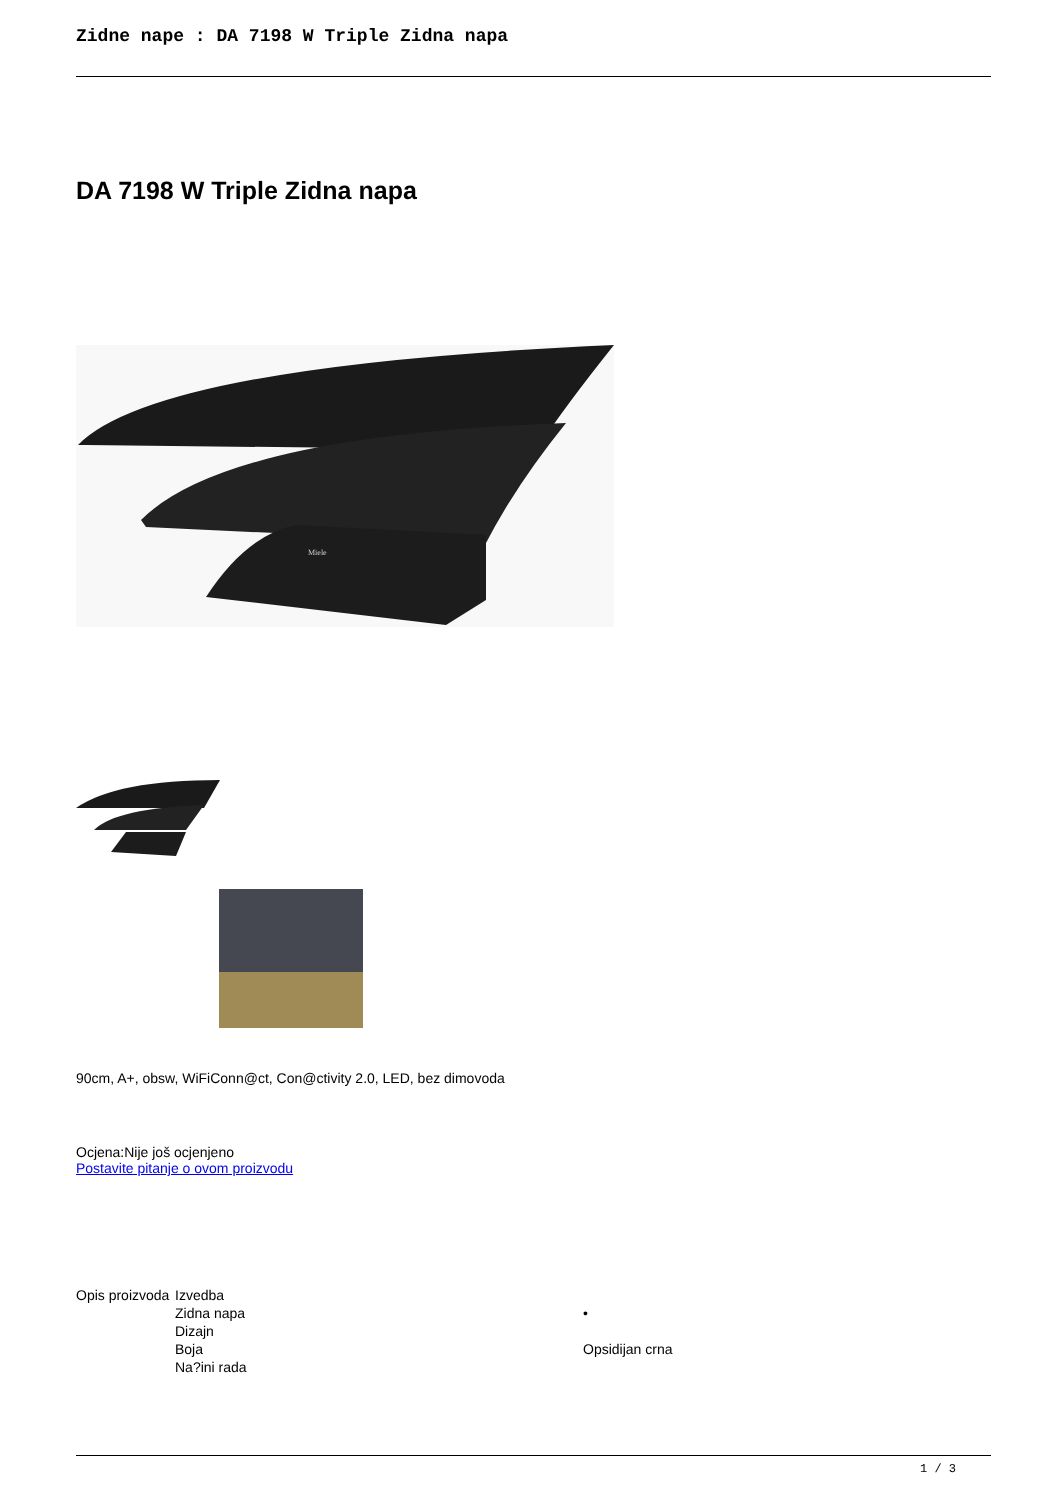Zidne nape : DA 7198 W Triple Zidna napa
DA 7198 W Triple Zidna napa
Miele
90cm, A+, obsw, WiFiConn@ct, Con@ctivity 2.0, LED, bez dimovoda
Ocjena:Nije još ocjenjeno
Postavite pitanje o ovom proizvodu
| Opis proizvoda | Izvedba | |
| | Zidna napa | • |
| | Dizajn | |
| | Boja | Opsidijan crna |
| | Na?ini rada | |
1 / 3